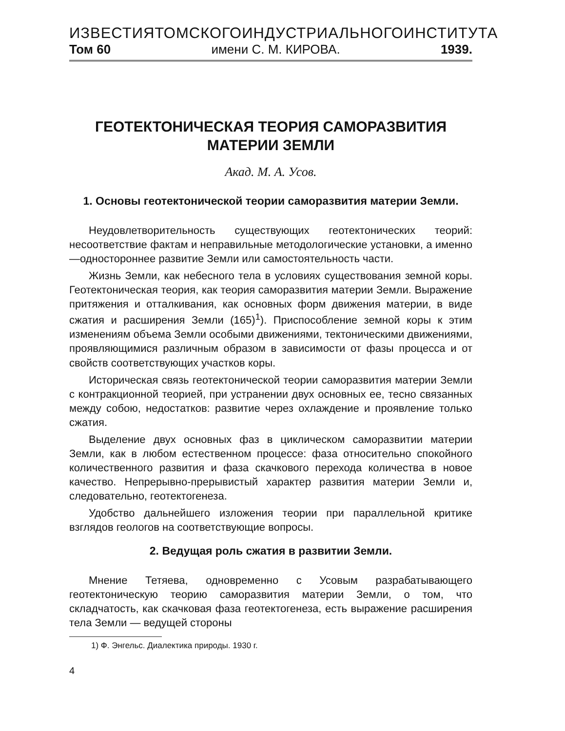ИЗВЕСТИЯ ТОМСКОГО ИНДУСТРИАЛЬНОГО ИНСТИТУТА
Том 60 имени С. М. КИРОВА. 1939.
ГЕОТЕКТОНИЧЕСКАЯ ТЕОРИЯ САМОРАЗВИТИЯ
МАТЕРИИ ЗЕМЛИ
Акад. М. А. Усов.
1. Основы геотектонической теории саморазвития материи Земли.
Неудовлетворительность существующих геотектонических теорий: несоответствие фактам и неправильные методологические установки, а именно—одностороннее развитие Земли или самостоятельность части.
Жизнь Земли, как небесного тела в условиях существования земной коры. Геотектоническая теория, как теория саморазвития материи Земли. Выражение притяжения и отталкивания, как основных форм движения материи, в виде сжатия и расширения Земли (165)<sup>1</sup>). Приспособление земной коры к этим изменениям объема Земли особыми движениями, тектоническими движениями, проявляющимися различным образом в зависимости от фазы процесса и от свойств соответствующих участков коры.
Историческая связь геотектонической теории саморазвития материи Земли с контракционной теорией, при устранении двух основных ее, тесно связанных между собою, недостатков: развитие через охлаждение и проявление только сжатия.
Выделение двух основных фаз в циклическом саморазвитии материи Земли, как в любом естественном процессе: фаза относительно спокойного количественного развития и фаза скачкового перехода количества в новое качество. Непрерывно-прерывистый характер развития материи Земли и, следовательно, геотектогенеза.
Удобство дальнейшего изложения теории при параллельной критике взглядов геологов на соответствующие вопросы.
2. Ведущая роль сжатия в развитии Земли.
Мнение Тетяева, одновременно с Усовым разрабатывающего геотектоническую теорию саморазвития материи Земли, о том, что складчатость, как скачковая фаза геотектогенеза, есть выражение расширения тела Земли — ведущей стороны
1) Ф. Энгельс. Диалектика природы. 1930 г.
4